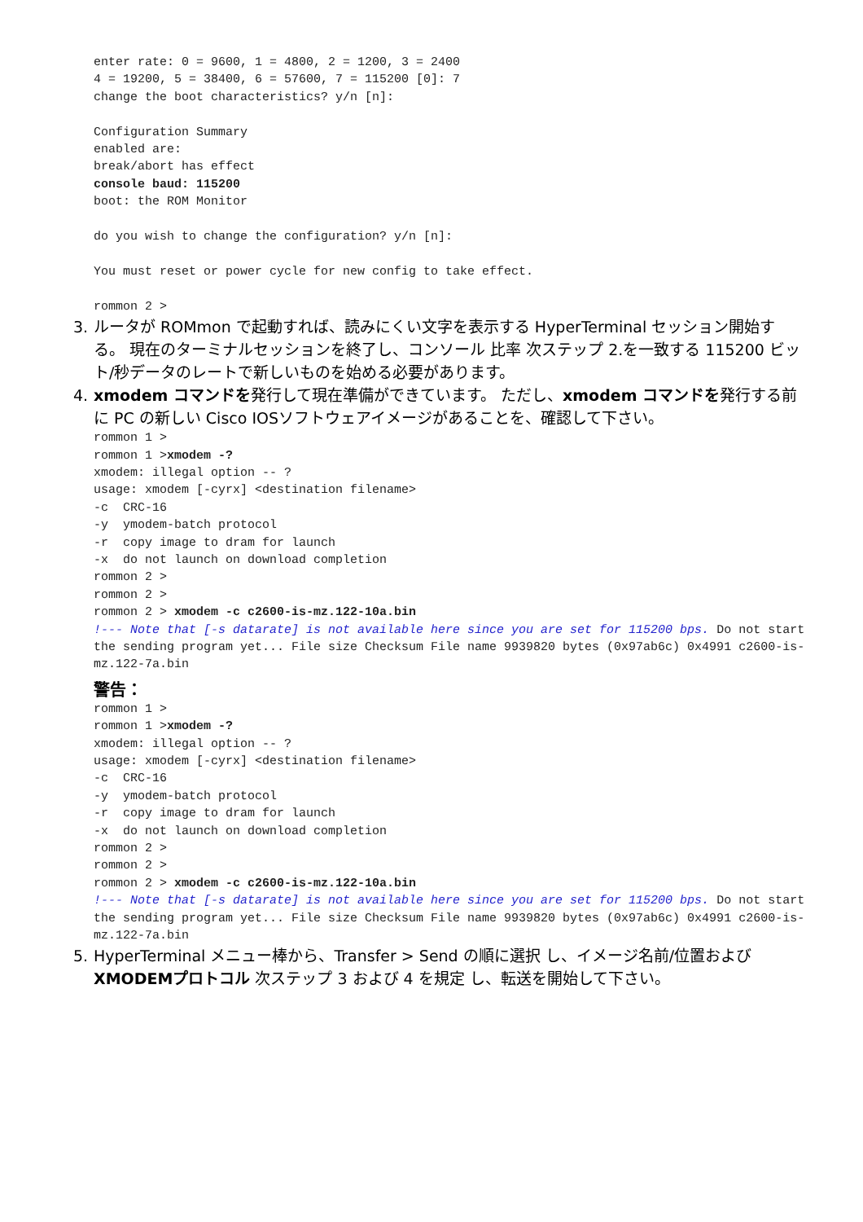enter rate: 0 = 9600, 1 = 4800, 2 = 1200, 3 = 2400
4 = 19200, 5 = 38400, 6 = 57600, 7 = 115200 [0]: 7
change the boot characteristics? y/n [n]:

Configuration Summary
enabled are:
break/abort has effect
console baud: 115200
boot: the ROM Monitor

do you wish to change the configuration? y/n [n]:

You must reset or power cycle for new config to take effect.

rommon 2 >
3. ルータが ROMmon で起動すれば、読みにくい文字を表示する HyperTerminal セッション開始する。 現在のターミナルセッションを終了し、コンソール 比率 次ステップ 2.を一致する 115200 ビット/秒データのレートで新しいものを始める必要があります。
4. xmodem コマンドを発行して現在準備ができています。 ただし、xmodem コマンドを発行する前に PC の新しい Cisco IOSソフトウェアイメージがあることを、確認して下さい。
rommon 1 >
rommon 1 >xmodem -?
xmodem: illegal option -- ?
usage: xmodem [-cyrx] <destination filename>
-c  CRC-16
-y  ymodem-batch protocol
-r  copy image to dram for launch
-x  do not launch on download completion
rommon 2 >
rommon 2 >
rommon 2 > xmodem -c c2600-is-mz.122-10a.bin
!--- Note that [-s datarate] is not available here since you are set for 115200 bps. Do not start the sending program yet... File size Checksum File name 9939820 bytes (0x97ab6c) 0x4991 c2600-is-mz.122-7a.bin
警告：
rommon 1 >
rommon 1 >xmodem -?
xmodem: illegal option -- ?
usage: xmodem [-cyrx] <destination filename>
-c  CRC-16
-y  ymodem-batch protocol
-r  copy image to dram for launch
-x  do not launch on download completion
rommon 2 >
rommon 2 >
rommon 2 > xmodem -c c2600-is-mz.122-10a.bin
!--- Note that [-s datarate] is not available here since you are set for 115200 bps. Do not start the sending program yet... File size Checksum File name 9939820 bytes (0x97ab6c) 0x4991 c2600-is-mz.122-7a.bin
5. HyperTerminal メニュー棒から、Transfer > Send の順に選択 し、イメージ名前/位置および XMODEMプロトコル 次ステップ 3 および 4 を規定 し、転送を開始して下さい。